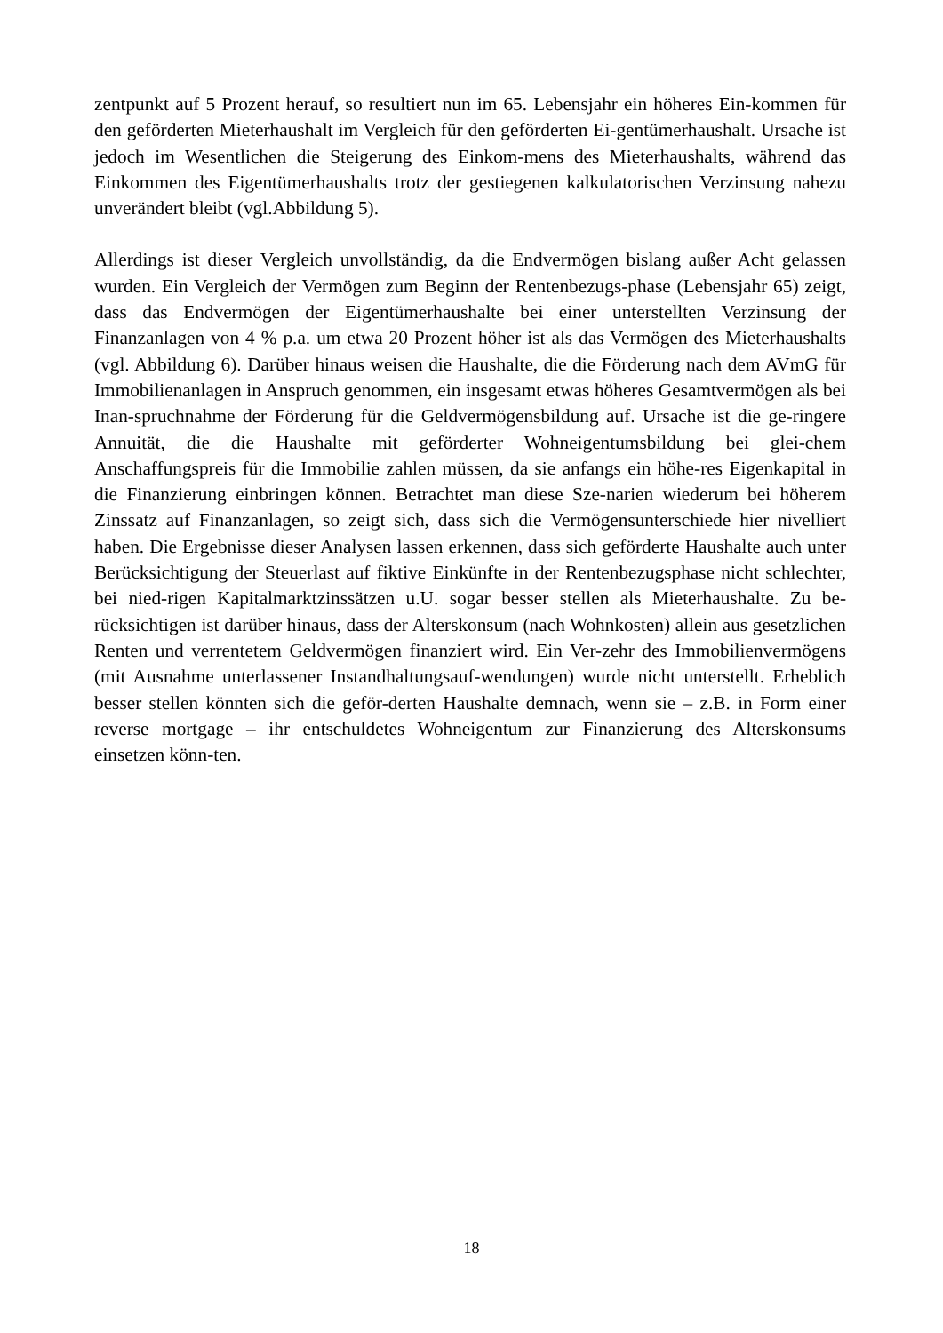zentpunkt auf 5 Prozent herauf, so resultiert nun im 65. Lebensjahr ein höheres Ein-kommen für den geförderten Mieterhaushalt im Vergleich für den geförderten Ei-gentümerhaushalt. Ursache ist jedoch im Wesentlichen die Steigerung des Einkom-mens des Mieterhaushalts, während das Einkommen des Eigentümerhaushalts trotz der gestiegenen kalkulatorischen Verzinsung nahezu unverändert bleibt (vgl.Abbildung 5).
Allerdings ist dieser Vergleich unvollständig, da die Endvermögen bislang außer Acht gelassen wurden. Ein Vergleich der Vermögen zum Beginn der Rentenbezugs-phase (Lebensjahr 65) zeigt, dass das Endvermögen der Eigentümerhaushalte bei einer unterstellten Verzinsung der Finanzanlagen von 4 % p.a. um etwa 20 Prozent höher ist als das Vermögen des Mieterhaushalts (vgl. Abbildung 6). Darüber hinaus weisen die Haushalte, die die Förderung nach dem AVmG für Immobilienanlagen in Anspruch genommen, ein insgesamt etwas höheres Gesamtvermögen als bei Inan-spruchnahme der Förderung für die Geldvermögensbildung auf. Ursache ist die ge-ringere Annuität, die die Haushalte mit geförderter Wohneigentumsbildung bei glei-chem Anschaffungspreis für die Immobilie zahlen müssen, da sie anfangs ein höhe-res Eigenkapital in die Finanzierung einbringen können. Betrachtet man diese Sze-narien wiederum bei höherem Zinssatz auf Finanzanlagen, so zeigt sich, dass sich die Vermögensunterschiede hier nivelliert haben. Die Ergebnisse dieser Analysen lassen erkennen, dass sich geförderte Haushalte auch unter Berücksichtigung der Steuerlast auf fiktive Einkünfte in der Rentenbezugsphase nicht schlechter, bei nied-rigen Kapitalmarktzinssätzen u.U. sogar besser stellen als Mieterhaushalte. Zu be-rücksichtigen ist darüber hinaus, dass der Alterskonsum (nach Wohnkosten) allein aus gesetzlichen Renten und verrentetem Geldvermögen finanziert wird. Ein Ver-zehr des Immobilienvermögens (mit Ausnahme unterlassener Instandhaltungsauf-wendungen) wurde nicht unterstellt. Erheblich besser stellen könnten sich die geför-derten Haushalte demnach, wenn sie – z.B. in Form einer reverse mortgage – ihr entschuldetes Wohneigentum zur Finanzierung des Alterskonsums einsetzen könn-ten.
18